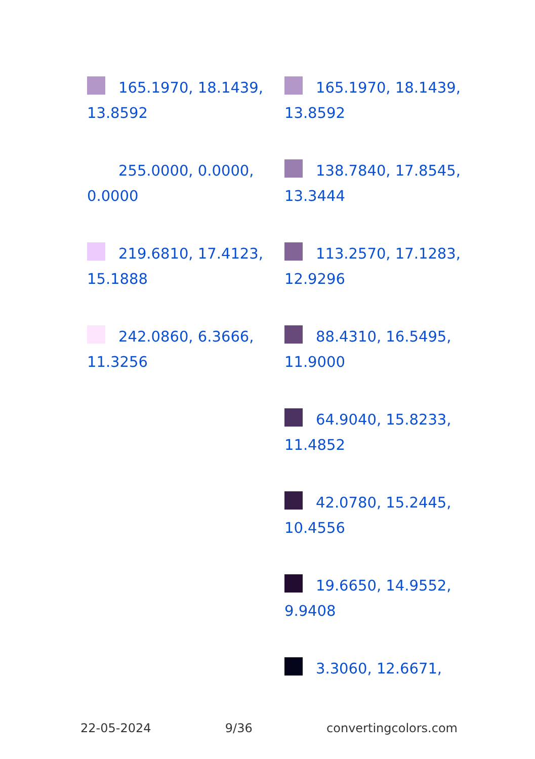165.1970, 18.1439, 13.8592
255.0000, 0.0000, 0.0000
219.6810, 17.4123, 15.1888
242.0860, 6.3666, 11.3256
165.1970, 18.1439, 13.8592
138.7840, 17.8545, 13.3444
113.2570, 17.1283, 12.9296
88.4310, 16.5495, 11.9000
64.9040, 15.8233, 11.4852
42.0780, 15.2445, 10.4556
19.6650, 14.9552, 9.9408
3.3060, 12.6671,
22-05-2024 9/36 convertingcolors.com